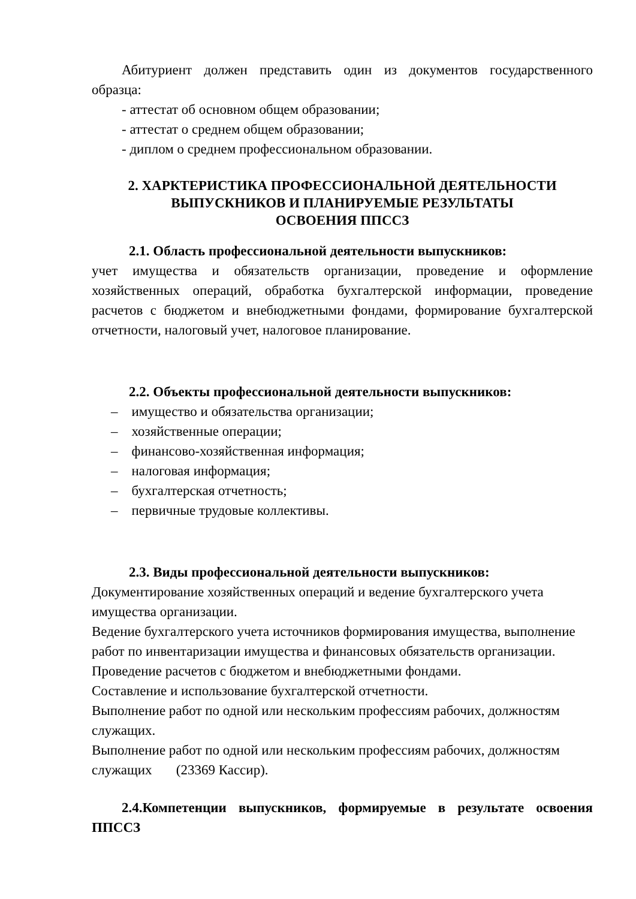Абитуриент должен представить один из документов государственного образца:
- аттестат об основном общем образовании;
- аттестат о среднем общем образовании;
- диплом о среднем профессиональном образовании.
2. ХАРКТЕРИСТИКА ПРОФЕССИОНАЛЬНОЙ ДЕЯТЕЛЬНОСТИ
ВЫПУСКНИКОВ И ПЛАНИРУЕМЫЕ РЕЗУЛЬТАТЫ
ОСВОЕНИЯ ППССЗ
2.1. Область профессиональной деятельности выпускников:
учет имущества и обязательств организации, проведение и оформление хозяйственных операций, обработка бухгалтерской информации, проведение расчетов с бюджетом и внебюджетными фондами, формирование бухгалтерской отчетности, налоговый учет, налоговое планирование.
2.2. Объекты профессиональной деятельности выпускников:
– имущество и обязательства организации;
– хозяйственные операции;
– финансово-хозяйственная информация;
– налоговая информация;
– бухгалтерская отчетность;
– первичные трудовые коллективы.
2.3. Виды профессиональной деятельности выпускников:
Документирование хозяйственных операций и ведение бухгалтерского учета имущества организации.
Ведение бухгалтерского учета источников формирования имущества, выполнение работ по инвентаризации имущества и финансовых обязательств организации.
Проведение расчетов с бюджетом и внебюджетными фондами.
Составление и использование бухгалтерской отчетности.
Выполнение работ по одной или нескольким профессиям рабочих, должностям служащих.
Выполнение работ по одной или нескольким профессиям рабочих, должностям служащих (23369 Кассир).
2.4.Компетенции выпускников, формируемые в результате освоения ППССЗ